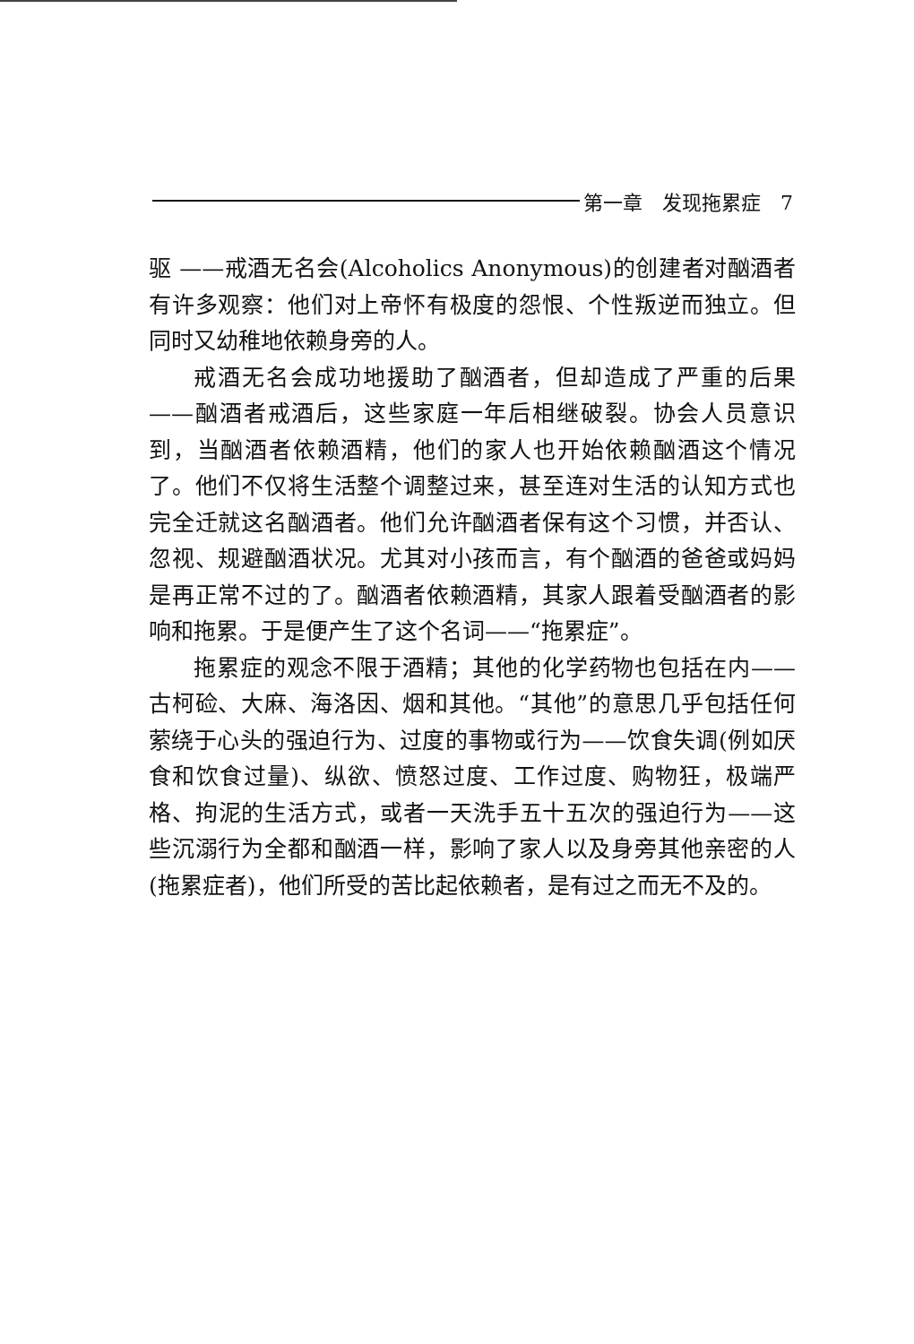第一章　发现拖累症　7
驱 ——戒酒无名会(Alcoholics Anonymous)的创建者对酗酒者有许多观察：他们对上帝怀有极度的怨恨、个性叛逆而独立。但同时又幼稚地依赖身旁的人。
戒酒无名会成功地援助了酗酒者，但却造成了严重的后果——酗酒者戒酒后，这些家庭一年后相继破裂。协会人员意识到，当酗酒者依赖酒精，他们的家人也开始依赖酗酒这个情况了。他们不仅将生活整个调整过来，甚至连对生活的认知方式也完全迁就这名酗酒者。他们允许酗酒者保有这个习惯，并否认、忽视、规避酗酒状况。尤其对小孩而言，有个酗酒的爸爸或妈妈是再正常不过的了。酗酒者依赖酒精，其家人跟着受酗酒者的影响和拖累。于是便产生了这个名词——“拖累症”。
拖累症的观念不限于酒精；其他的化学药物也包括在内——古柯硷、大麻、海洛因、烟和其他。“其他”的意思几乎包括任何萦绕于心头的强迫行为、过度的事物或行为——饮食失调(例如厌食和饮食过量)、纵欲、愤怒过度、工作过度、购物狂，极端严格、拘泥的生活方式，或者一天洗手五十五次的强迫行为——这些沉溺行为全都和酗酒一样，影响了家人以及身旁其他亲密的人(拖累症者)，他们所受的苦比起依赖者，是有过之而无不及的。